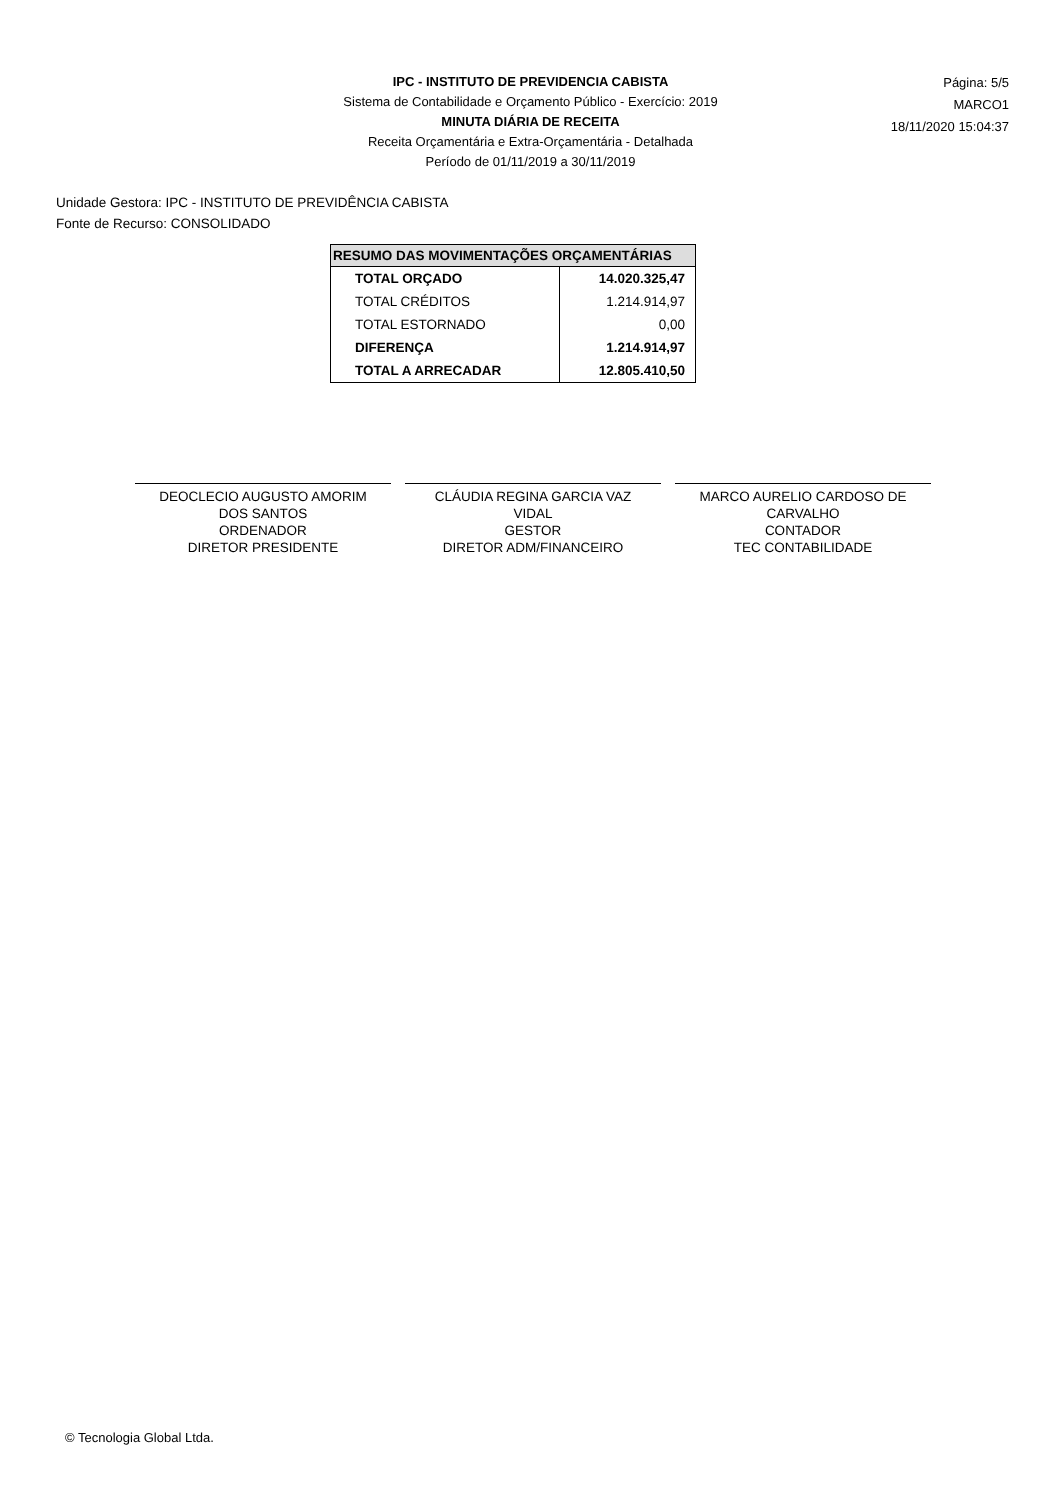IPC - INSTITUTO DE PREVIDENCIA CABISTA
Sistema de Contabilidade e Orçamento Público - Exercício: 2019
MINUTA DIÁRIA DE RECEITA
Receita Orçamentária e Extra-Orçamentária - Detalhada
Período de 01/11/2019 a 30/11/2019
Página: 5/5
MARCO1
18/11/2020 15:04:37
Unidade Gestora: IPC - INSTITUTO DE PREVIDÊNCIA CABISTA
Fonte de Recurso: CONSOLIDADO
| RESUMO DAS MOVIMENTAÇÕES ORÇAMENTÁRIAS | |
| --- | --- |
| TOTAL ORÇADO | 14.020.325,47 |
| TOTAL CRÉDITOS | 1.214.914,97 |
| TOTAL ESTORNADO | 0,00 |
| DIFERENÇA | 1.214.914,97 |
| TOTAL A ARRECADAR | 12.805.410,50 |
DEOCLECIO AUGUSTO AMORIM
DOS SANTOS
ORDENADOR
DIRETOR PRESIDENTE
CLÁUDIA REGINA GARCIA VAZ
VIDAL
GESTOR
DIRETOR ADM/FINANCEIRO
MARCO AURELIO CARDOSO DE
CARVALHO
CONTADOR
TEC CONTABILIDADE
© Tecnologia Global Ltda.